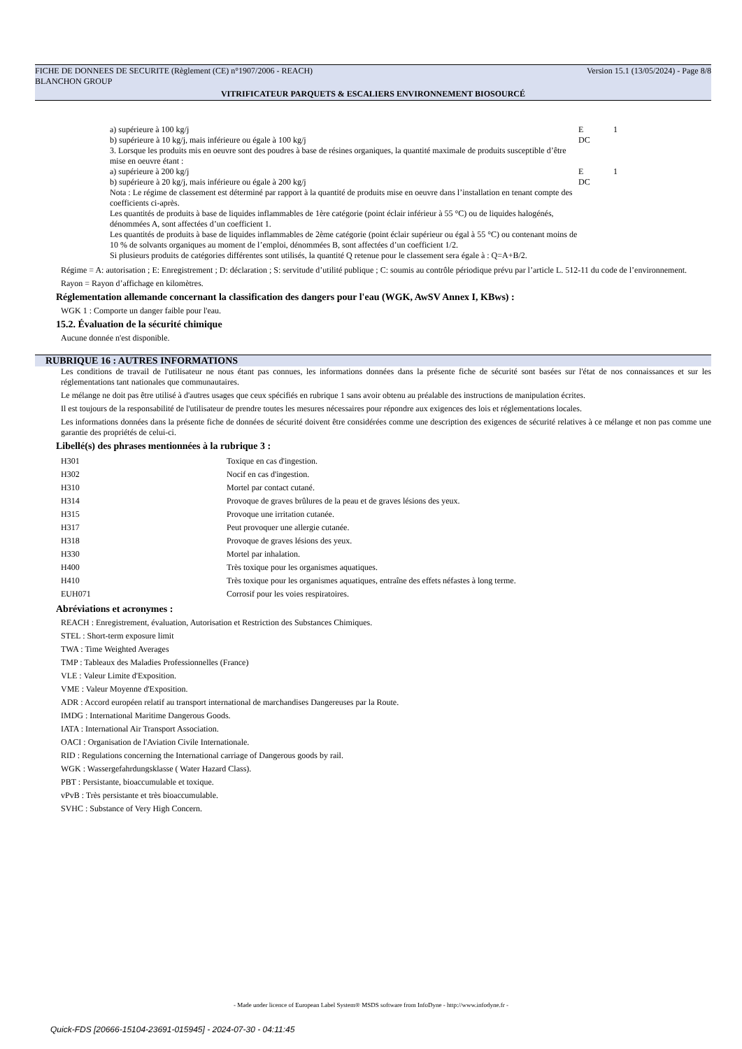FICHE DE DONNEES DE SECURITE (Règlement (CE) n°1907/2006 - REACH) Version 15.1 (13/05/2024) - Page 8/8
BLANCHON GROUP
VITRIFICATEUR PARQUETS & ESCALIERS ENVIRONNEMENT BIOSOURCÉ
| a) supérieure à 100 kg/j | E | 1 |
| b) supérieure à 10 kg/j, mais inférieure ou égale à 100 kg/j | DC | |
| 3. Lorsque les produits mis en oeuvre sont des poudres à base de résines organiques, la quantité maximale de produits susceptible d’être mise en oeuvre étant : | | |
| a) supérieure à 200 kg/j | E | 1 |
| b) supérieure à 20 kg/j, mais inférieure ou égale à 200 kg/j | DC | |
| Nota : Le régime de classement est déterminé par rapport à la quantité de produits mise en oeuvre dans l’installation en tenant compte des coefficients ci-après. Les quantités de produits à base de liquides inflammables de 1ère catégorie (point éclair inférieur à 55 °C) ou de liquides halogénés, dénommées A, sont affectées d’un coefficient 1. Les quantités de produits à base de liquides inflammables de 2ème catégorie (point éclair supérieur ou égal à 55 °C) ou contenant moins de 10 % de solvants organiques au moment de l’emploi, dénommées B, sont affectées d’un coefficient 1/2. Si plusieurs produits de catégories différentes sont utilisés, la quantité Q retenue pour le classement sera égale à : Q=A+B/2. | | |
Régime = A: autorisation ; E: Enregistrement ; D: déclaration ; S: servitude d’utilité publique ; C: soumis au contrôle périodique prévu par l’article L. 512-11 du code de l’environnement.
Rayon = Rayon d’affichage en kilomètres.
Réglementation allemande concernant la classification des dangers pour l'eau (WGK, AwSV Annex I, KBws) :
WGK 1 : Comporte un danger faible pour l'eau.
15.2. Évaluation de la sécurité chimique
Aucune donnée n'est disponible.
RUBRIQUE 16 : AUTRES INFORMATIONS
Les conditions de travail de l'utilisateur ne nous étant pas connues, les informations données dans la présente fiche de sécurité sont basées sur l'état de nos connaissances et sur les réglementations tant nationales que communautaires.
Le mélange ne doit pas être utilisé à d'autres usages que ceux spécifiés en rubrique 1 sans avoir obtenu au préalable des instructions de manipulation écrites.
Il est toujours de la responsabilité de l'utilisateur de prendre toutes les mesures nécessaires pour répondre aux exigences des lois et réglementations locales.
Les informations données dans la présente fiche de données de sécurité doivent être considérées comme une description des exigences de sécurité relatives à ce mélange et non pas comme une garantie des propriétés de celui-ci.
Libellé(s) des phrases mentionnées à la rubrique 3 :
| H301 | Toxique en cas d'ingestion. |
| H302 | Nocif en cas d'ingestion. |
| H310 | Mortel par contact cutané. |
| H314 | Provoque de graves brûlures de la peau et de graves lésions des yeux. |
| H315 | Provoque une irritation cutanée. |
| H317 | Peut provoquer une allergie cutanée. |
| H318 | Provoque de graves lésions des yeux. |
| H330 | Mortel par inhalation. |
| H400 | Très toxique pour les organismes aquatiques. |
| H410 | Très toxique pour les organismes aquatiques, entraîne des effets néfastes à long terme. |
| EUH071 | Corrosif pour les voies respiratoires. |
Abréviations et acronymes :
REACH : Enregistrement, évaluation, Autorisation et Restriction des Substances Chimiques.
STEL : Short-term exposure limit
TWA : Time Weighted Averages
TMP : Tableaux des Maladies Professionnelles (France)
VLE : Valeur Limite d'Exposition.
VME : Valeur Moyenne d'Exposition.
ADR : Accord européen relatif au transport international de marchandises Dangereuses par la Route.
IMDG : International Maritime Dangerous Goods.
IATA : International Air Transport Association.
OACI : Organisation de l'Aviation Civile Internationale.
RID : Regulations concerning the International carriage of Dangerous goods by rail.
WGK : Wassergefahrdungsklasse ( Water Hazard Class).
PBT : Persistante, bioaccumulable et toxique.
vPvB : Très persistante et très bioaccumulable.
SVHC : Substance of Very High Concern.
- Made under licence of European Label System® MSDS software from InfoDyne - http://www.infodyne.fr -
Quick-FDS [20666-15104-23691-015945] - 2024-07-30 - 04:11:45